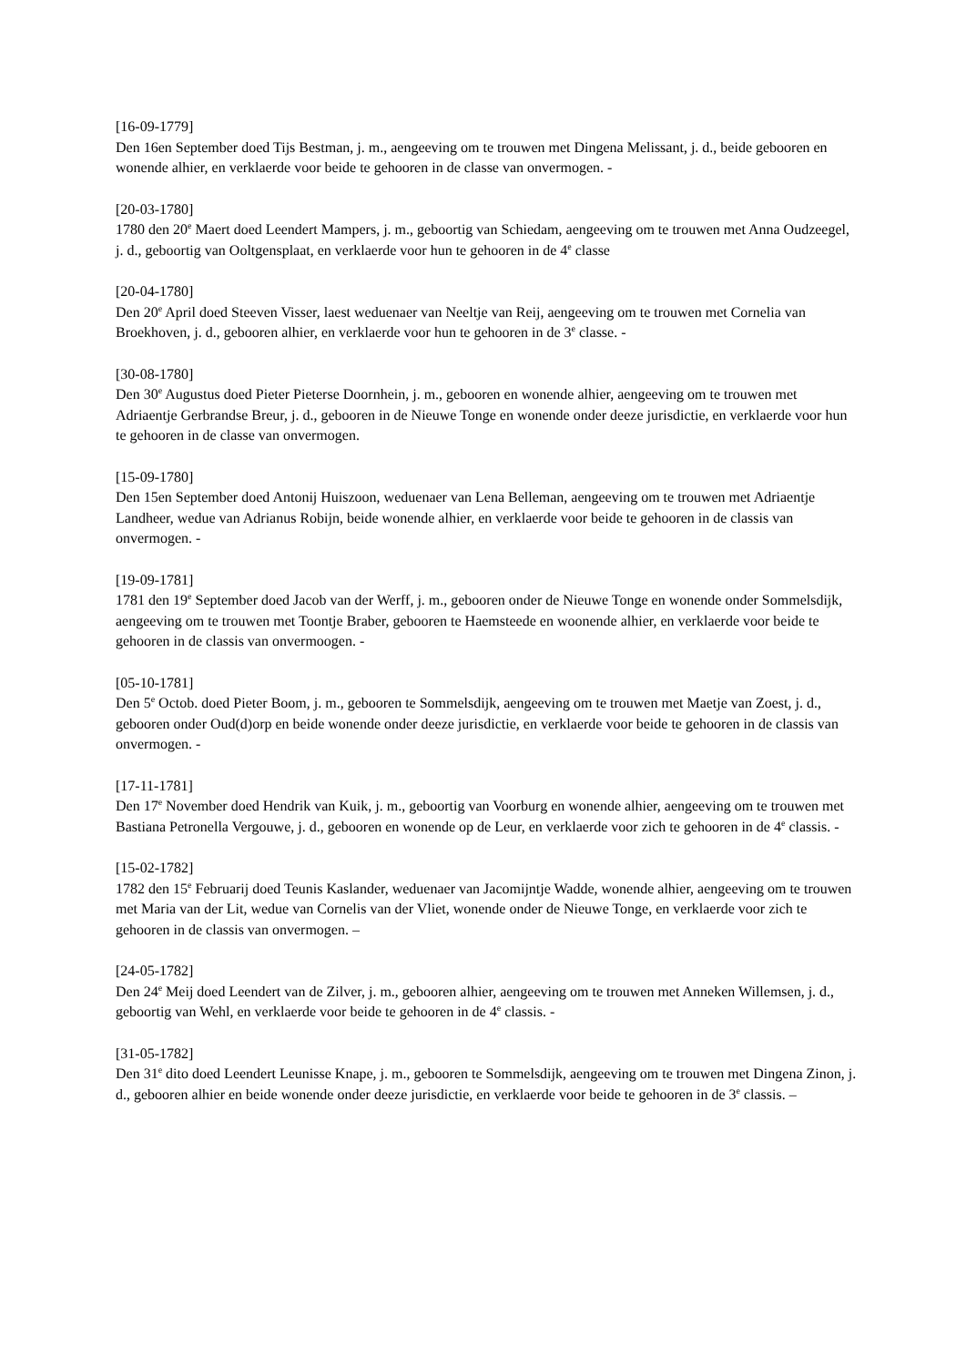[16-09-1779]
Den 16en September doed Tijs Bestman, j. m., aengeeving om te trouwen met Dingena Melissant, j. d., beide gebooren en wonende alhier, en verklaerde voor beide te gehooren in de classe van onvermogen. -
[20-03-1780]
1780 den 20<sup>e</sup> Maert doed Leendert Mampers, j. m., geboortig van Schiedam, aengeeving om te trouwen met Anna Oudzeegel, j. d., geboortig van Ooltgensplaat, en verklaerde voor hun te gehooren in de 4<sup>e</sup> classe
[20-04-1780]
Den 20<sup>e</sup> April doed Steeven Visser, laest weduenaer van Neeltje van Reij, aengeeving om te trouwen met Cornelia van Broekhoven, j. d., gebooren alhier, en verklaerde voor hun te gehooren in de 3<sup>e</sup> classe. -
[30-08-1780]
Den 30<sup>e</sup> Augustus doed Pieter Pieterse Doornhein, j. m., gebooren en wonende alhier, aengeeving om te trouwen met Adriaentje Gerbrandse Breur, j. d., gebooren in de Nieuwe Tonge en wonende onder deeze jurisdictie, en verklaerde voor hun te gehooren in de classe van onvermogen.
[15-09-1780]
Den 15en September doed Antonij Huiszoon, weduenaer van Lena Belleman, aengeeving om te trouwen met Adriaentje Landheer, wedue van Adrianus Robijn, beide wonende alhier, en verklaerde voor beide te gehooren in de classis van onvermogen. -
[19-09-1781]
1781 den 19<sup>e</sup> September doed Jacob van der Werff, j. m., gebooren onder de Nieuwe Tonge en wonende onder Sommelsdijk, aengeeving om te trouwen met Toontje Braber, gebooren te Haemsteede en woonende alhier, en verklaerde voor beide te gehooren in de classis van onvermoogen. -
[05-10-1781]
Den 5<sup>e</sup> Octob. doed Pieter Boom, j. m., gebooren te Sommelsdijk, aengeeving om te trouwen met Maetje van Zoest, j. d., gebooren onder Oud(d)orp en beide wonende onder deeze jurisdictie, en verklaerde voor beide te gehooren in de classis van onvermogen. -
[17-11-1781]
Den 17<sup>e</sup> November doed Hendrik van Kuik, j. m., geboortig van Voorburg en wonende alhier, aengeeving om te trouwen met Bastiana Petronella Vergouwe, j. d., gebooren en wonende op de Leur, en verklaerde voor zich te gehooren in de 4<sup>e</sup> classis. -
[15-02-1782]
1782 den 15<sup>e</sup> Februarij doed Teunis Kaslander, weduenaer van Jacomijntje Wadde, wonende alhier, aengeeving om te trouwen met Maria van der Lit, wedue van Cornelis van der Vliet, wonende onder de Nieuwe Tonge, en verklaerde voor zich te gehooren in de classis van onvermogen. –
[24-05-1782]
Den 24<sup>e</sup> Meij doed Leendert van de Zilver, j. m., gebooren alhier, aengeeving om te trouwen met Anneken Willemsen, j. d., geboortig van Wehl, en verklaerde voor beide te gehooren in de 4<sup>e</sup> classis. -
[31-05-1782]
Den 31<sup>e</sup> dito doed Leendert Leunisse Knape, j. m., gebooren te Sommelsdijk, aengeeving om te trouwen met Dingena Zinon, j. d., gebooren alhier en beide wonende onder deeze jurisdictie, en verklaerde voor beide te gehooren in de 3<sup>e</sup> classis. –